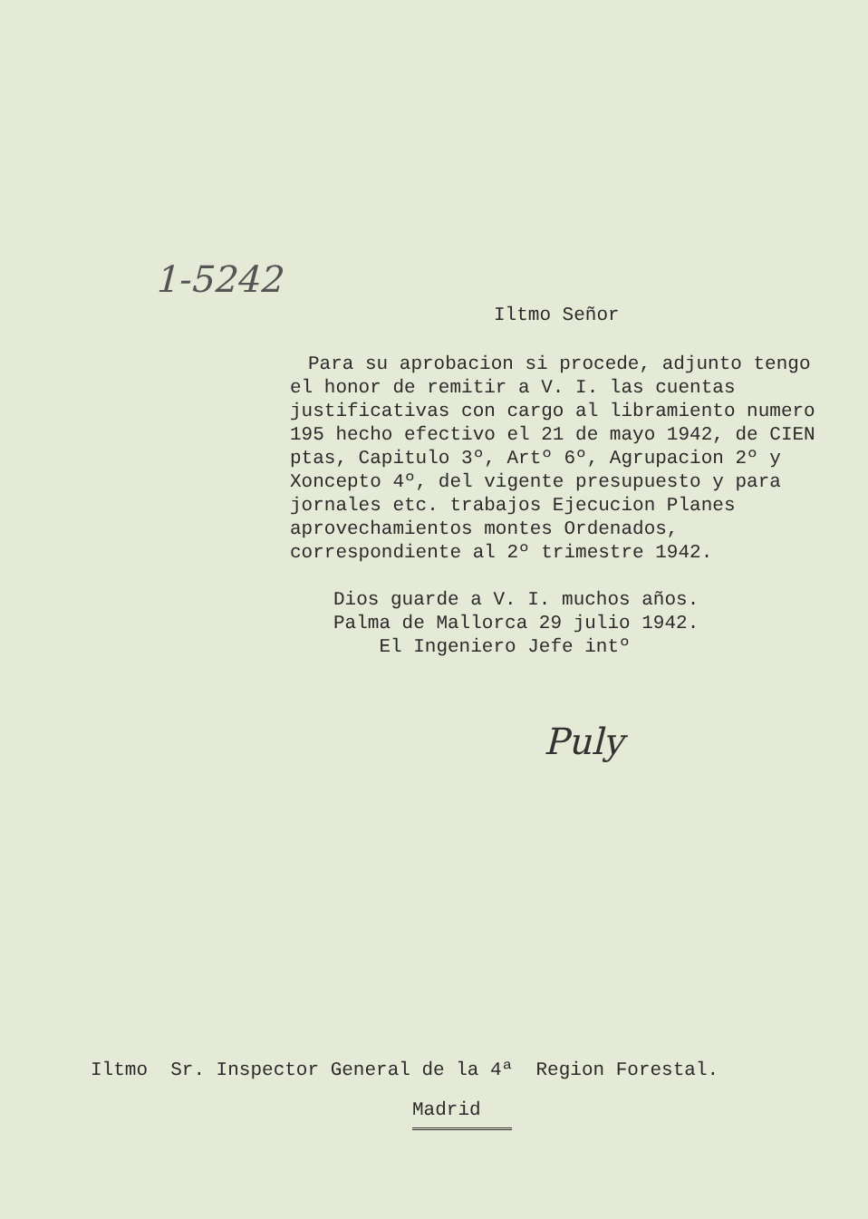1-5242
Iltmo Señor
Para su aprobacion si procede, adjunto tengo el honor de remitir a V. I. las cuentas justificativas con cargo al libramiento numero 195 hecho efectivo el 21 de mayo 1942, de CIEN ptas, Capitulo 3º, Artº 6º, Agrupacion 2º y Xoncepto 4º, del vigente presupuesto y para jornales etc. trabajos Ejecucion Planes aprovechamientos montes Ordenados, correspondiente al 2º trimestre 1942.
Dios guarde a V. I. muchos años.
Palma de Mallorca 29 julio 1942.
El Ingeniero Jefe intº
Puly
Iltmo Sr. Inspector General de la 4ª Region Forestal.
Madrid